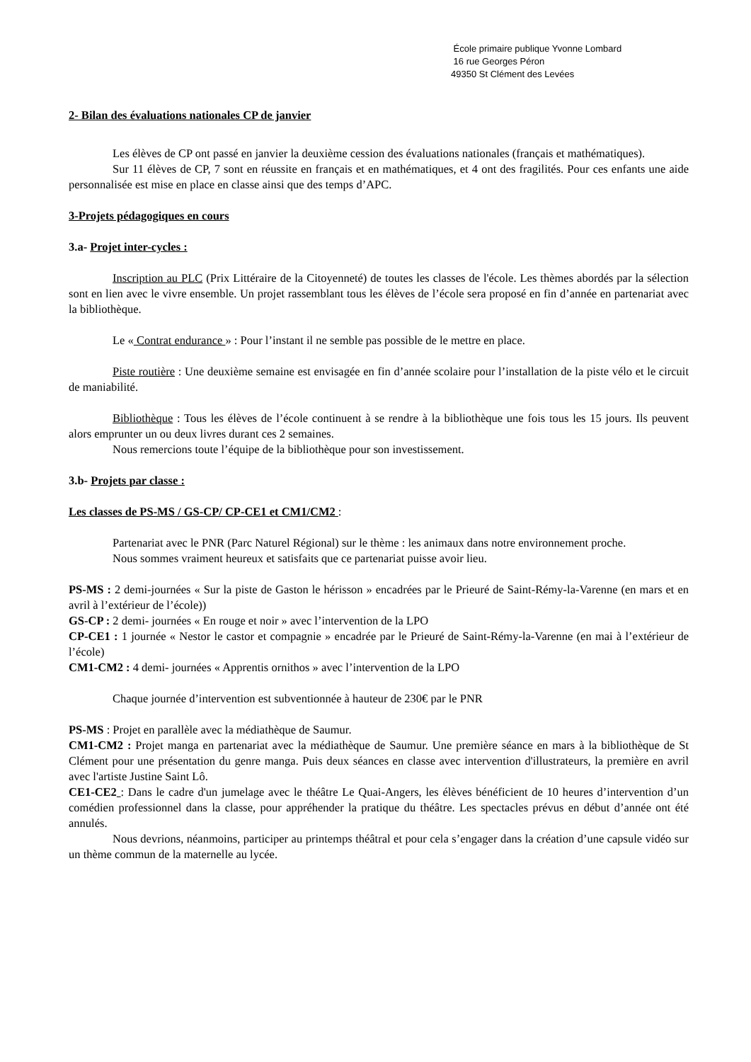École primaire publique Yvonne Lombard
16 rue Georges Péron
49350 St Clément des Levées
2- Bilan des évaluations nationales CP de janvier
Les élèves de CP ont passé en janvier la deuxième cession des évaluations nationales (français et mathématiques).
Sur 11 élèves de CP, 7 sont en réussite en français et en mathématiques, et 4 ont des fragilités. Pour ces enfants une aide personnalisée est mise en place en classe ainsi que des temps d’APC.
3-Projets pédagogiques en cours
3.a- Projet inter-cycles :
Inscription au PLC (Prix Littéraire de la Citoyenneté) de toutes les classes de l'école. Les thèmes abordés par la sélection sont en lien avec le vivre ensemble. Un projet rassemblant tous les élèves de l’école sera proposé en fin d’année en partenariat avec la bibliothèque.
Le « Contrat endurance » : Pour l’instant il ne semble pas possible de le mettre en place.
Piste routière : Une deuxième semaine est envisagée en fin d’année scolaire pour l’installation de la piste vélo et le circuit de maniabilité.
Bibliothèque : Tous les élèves de l’école continuent à se rendre à la bibliothèque une fois tous les 15 jours. Ils peuvent alors emprunter un ou deux livres durant ces 2 semaines.
Nous remercions toute l’équipe de la bibliothèque pour son investissement.
3.b- Projets par classe :
Les classes de PS-MS / GS-CP/ CP-CE1 et CM1/CM2 :
Partenariat avec le PNR (Parc Naturel Régional) sur le thème : les animaux dans notre environnement proche.
Nous sommes vraiment heureux et satisfaits que ce partenariat puisse avoir lieu.
PS-MS : 2 demi-journées « Sur la piste de Gaston le hérisson » encadrées par le Prieuré de Saint-Rémy-la-Varenne (en mars et en avril à l’extérieur de l’école))
GS-CP : 2 demi- journées « En rouge et noir » avec l’intervention de la LPO
CP-CE1 : 1 journée « Nestor le castor et compagnie » encadrée par le Prieuré de Saint-Rémy-la-Varenne (en mai à l’extérieur de l’école)
CM1-CM2 : 4 demi- journées « Apprentis ornithos » avec l’intervention de la LPO
Chaque journée d’intervention est subventionnée à hauteur de 230€ par le PNR
PS-MS : Projet en parallèle avec la médiathèque de Saumur.
CM1-CM2 : Projet manga en partenariat avec la médiathèque de Saumur. Une première séance en mars à la bibliothèque de St Clément pour une présentation du genre manga. Puis deux séances en classe avec intervention d'illustrateurs, la première en avril avec l'artiste Justine Saint Lô.
CE1-CE2 : Dans le cadre d'un jumelage avec le théâtre Le Quai-Angers, les élèves bénéficient de 10 heures d’intervention d’un comédien professionnel dans la classe, pour appréhender la pratique du théâtre. Les spectacles prévus en début d’année ont été annulés.
Nous devrions, néanmoins, participer au printemps théâtral et pour cela s’engager dans la création d’une capsule vidéo sur un thème commun de la maternelle au lycée.